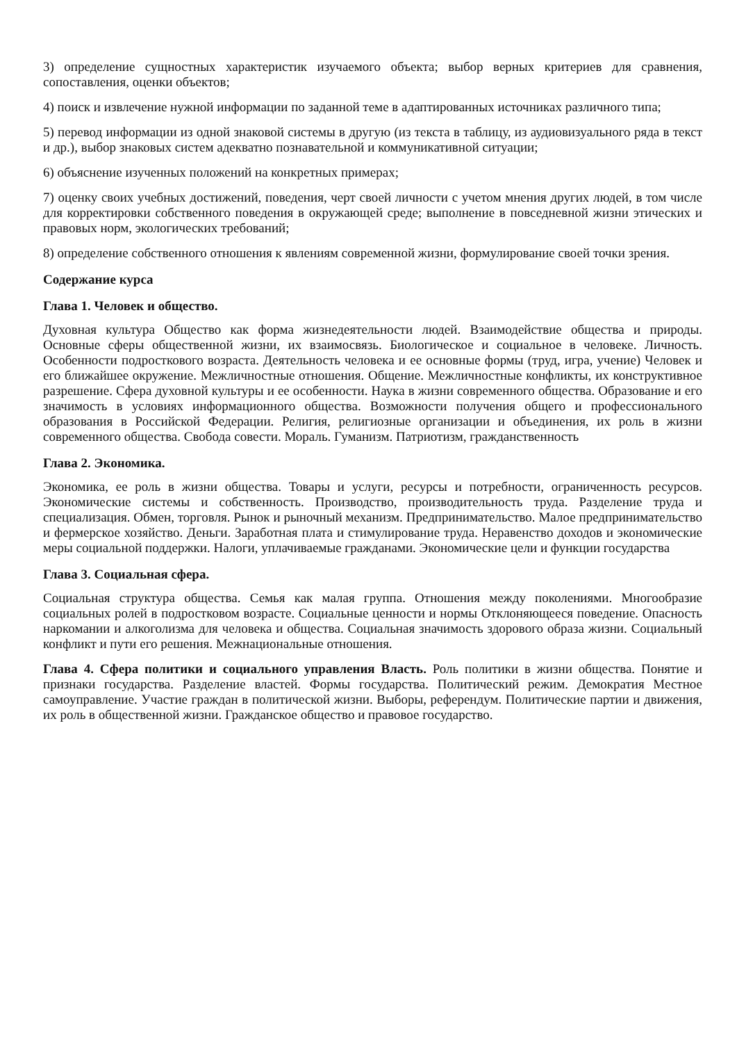3) определение сущностных характеристик изучаемого объекта; выбор верных критериев для сравнения, сопоставления, оценки объектов;
4) поиск и извлечение нужной информации по заданной теме в адаптированных источниках различного типа;
5) перевод информации из одной знаковой системы в другую (из текста в таблицу, из аудиовизуального ряда в текст и др.), выбор знаковых систем адекватно познавательной и коммуникативной ситуации;
6) объяснение изученных положений на конкретных примерах;
7) оценку своих учебных достижений, поведения, черт своей личности с учетом мнения других людей, в том числе для корректировки собственного поведения в окружающей среде; выполнение в повседневной жизни этических и правовых норм, экологических требований;
8) определение собственного отношения к явлениям современной жизни, формулирование своей точки зрения.
Содержание курса
Глава 1. Человек и общество.
Духовная культура Общество как форма жизнедеятельности людей. Взаимодействие общества и природы. Основные сферы общественной жизни, их взаимосвязь. Биологическое и социальное в человеке. Личность. Особенности подросткового возраста. Деятельность человека и ее основные формы (труд, игра, учение) Человек и его ближайшее окружение. Межличностные отношения. Общение. Межличностные конфликты, их конструктивное разрешение. Сфера духовной культуры и ее особенности. Наука в жизни современного общества. Образование и его значимость в условиях информационного общества. Возможности получения общего и профессионального образования в Российской Федерации. Религия, религиозные организации и объединения, их роль в жизни современного общества. Свобода совести. Мораль. Гуманизм. Патриотизм, гражданственность
Глава 2. Экономика.
Экономика, ее роль в жизни общества. Товары и услуги, ресурсы и потребности, ограниченность ресурсов. Экономические системы и собственность. Производство, производительность труда. Разделение труда и специализация. Обмен, торговля. Рынок и рыночный механизм. Предпринимательство. Малое предпринимательство и фермерское хозяйство. Деньги. Заработная плата и стимулирование труда. Неравенство доходов и экономические меры социальной поддержки. Налоги, уплачиваемые гражданами. Экономические цели и функции государства
Глава 3. Социальная сфера.
Социальная структура общества. Семья как малая группа. Отношения между поколениями. Многообразие социальных ролей в подростковом возрасте. Социальные ценности и нормы Отклоняющееся поведение. Опасность наркомании и алкоголизма для человека и общества. Социальная значимость здорового образа жизни. Социальный конфликт и пути его решения. Межнациональные отношения.
Глава 4. Сфера политики и социального управления Власть. Роль политики в жизни общества. Понятие и признаки государства. Разделение властей. Формы государства. Политический режим. Демократия Местное самоуправление. Участие граждан в политической жизни. Выборы, референдум. Политические партии и движения, их роль в общественной жизни. Гражданское общество и правовое государство.